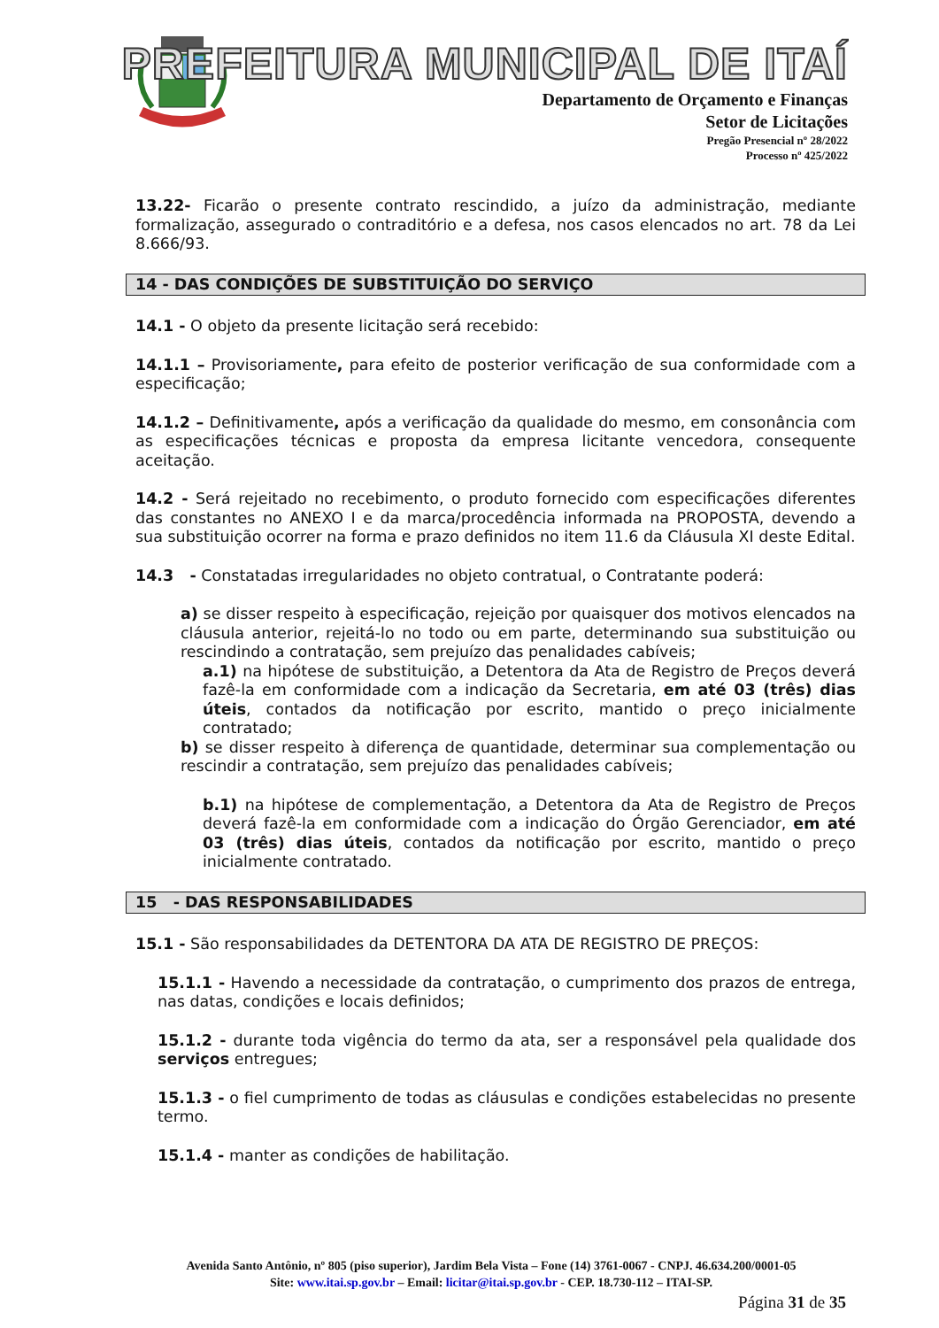PREFEITURA MUNICIPAL DE ITAÍ
Departamento de Orçamento e Finanças
Setor de Licitações
Pregão Presencial nº 28/2022
Processo nº 425/2022
13.22- Ficarão o presente contrato rescindido, a juízo da administração, mediante formalização, assegurado o contraditório e a defesa, nos casos elencados no art. 78 da Lei 8.666/93.
14 - DAS CONDIÇÕES DE SUBSTITUIÇÃO DO SERVIÇO
14.1 - O objeto da presente licitação será recebido:
14.1.1 – Provisoriamente, para efeito de posterior verificação de sua conformidade com a especificação;
14.1.2 – Definitivamente, após a verificação da qualidade do mesmo, em consonância com as especificações técnicas e proposta da empresa licitante vencedora, consequente aceitação.
14.2 - Será rejeitado no recebimento, o produto fornecido com especificações diferentes das constantes no ANEXO I e da marca/procedência informada na PROPOSTA, devendo a sua substituição ocorrer na forma e prazo definidos no item 11.6 da Cláusula XI deste Edital.
14.3 - Constatadas irregularidades no objeto contratual, o Contratante poderá:
a) se disser respeito à especificação, rejeição por quaisquer dos motivos elencados na cláusula anterior, rejeitá-lo no todo ou em parte, determinando sua substituição ou rescindindo a contratação, sem prejuízo das penalidades cabíveis;
a.1) na hipótese de substituição, a Detentora da Ata de Registro de Preços deverá fazê-la em conformidade com a indicação da Secretaria, em até 03 (três) dias úteis, contados da notificação por escrito, mantido o preço inicialmente contratado;
b) se disser respeito à diferença de quantidade, determinar sua complementação ou rescindir a contratação, sem prejuízo das penalidades cabíveis;
b.1) na hipótese de complementação, a Detentora da Ata de Registro de Preços deverá fazê-la em conformidade com a indicação do Órgão Gerenciador, em até 03 (três) dias úteis, contados da notificação por escrito, mantido o preço inicialmente contratado.
15 - DAS RESPONSABILIDADES
15.1 - São responsabilidades da DETENTORA DA ATA DE REGISTRO DE PREÇOS:
15.1.1 - Havendo a necessidade da contratação, o cumprimento dos prazos de entrega, nas datas, condições e locais definidos;
15.1.2 - durante toda vigência do termo da ata, ser a responsável pela qualidade dos serviços entregues;
15.1.3 - o fiel cumprimento de todas as cláusulas e condições estabelecidas no presente termo.
15.1.4 - manter as condições de habilitação.
Avenida Santo Antônio, nº 805 (piso superior), Jardim Bela Vista – Fone (14) 3761-0067 - CNPJ. 46.634.200/0001-05
Site: www.itai.sp.gov.br – Email: licitar@itai.sp.gov.br - CEP. 18.730-112 – ITAI-SP.
Página 31 de 35